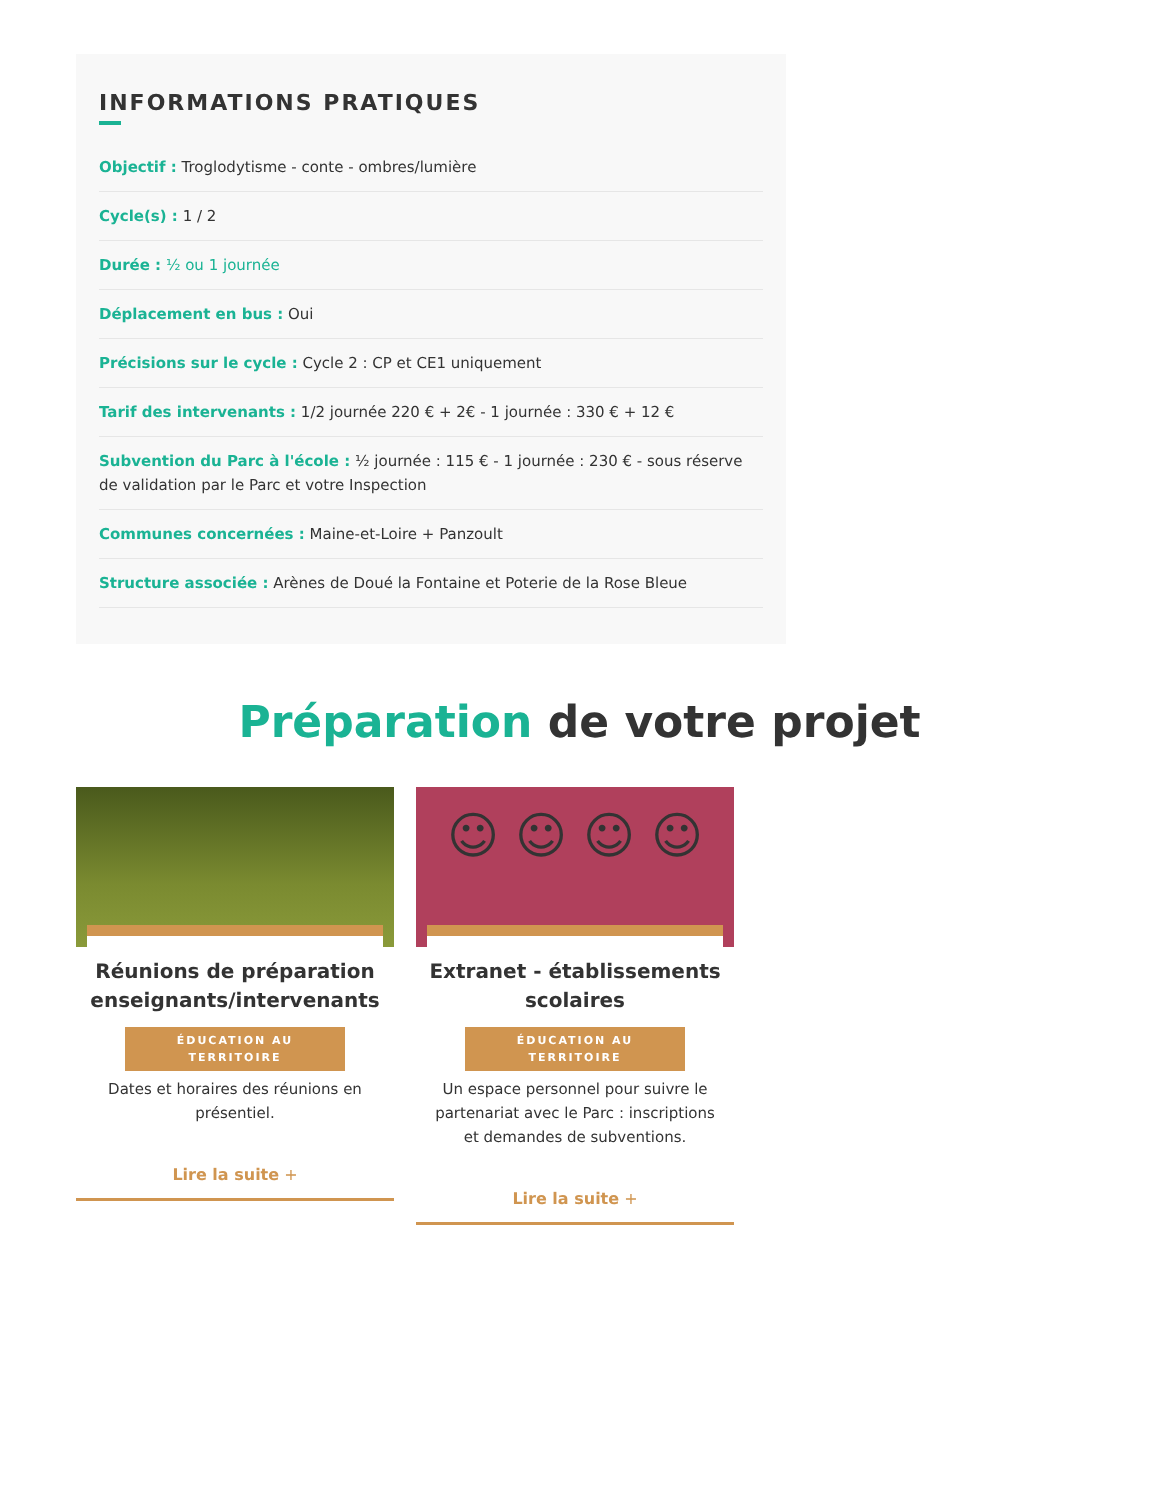INFORMATIONS PRATIQUES
Objectif : Troglodytisme - conte - ombres/lumière
Cycle(s) : 1 / 2
Durée : ½ ou 1 journée
Déplacement en bus : Oui
Précisions sur le cycle : Cycle 2 : CP et CE1 uniquement
Tarif des intervenants : 1/2 journée 220 € + 2€ - 1 journée : 330 € + 12 €
Subvention du Parc à l'école : ½ journée : 115 € - 1 journée : 230 € - sous réserve de validation par le Parc et votre Inspection
Communes concernées : Maine-et-Loire + Panzoult
Structure associée : Arènes de Doué la Fontaine et Poterie de la Rose Bleue
Préparation de votre projet
Réunions de préparation enseignants/intervenants
ÉDUCATION AU TERRITOIRE
Dates et horaires des réunions en présentiel.
Lire la suite +
☺ ☺ ☺ ☺
Extranet - établissements scolaires
ÉDUCATION AU TERRITOIRE
Un espace personnel pour suivre le partenariat avec le Parc : inscriptions et demandes de subventions.
Lire la suite +